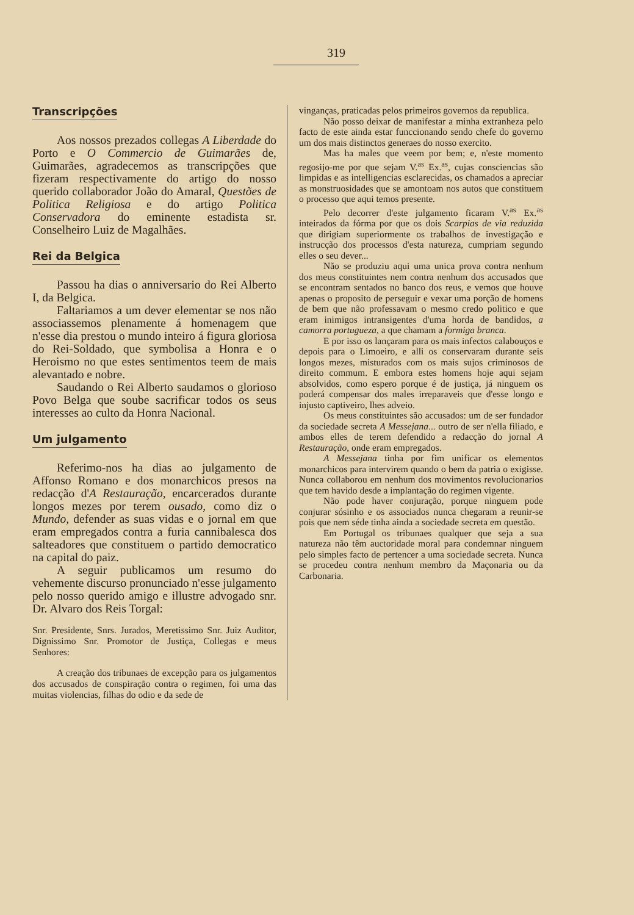319
Transcripções
Aos nossos prezados collegas A Liberdade do Porto e O Commercio de Guimarães de, Guimarães, agradecemos as transcripções que fizeram respectivamente do artigo do nosso querido collaborador João do Amaral, Questões de Politica Religiosa e do artigo Politica Conservadora do eminente estadista sr. Conselheiro Luiz de Magalhães.
Rei da Belgica
Passou ha dias o anniversario do Rei Alberto I, da Belgica.
Faltariamos a um dever elementar se nos não associassemos plenamente á homenagem que n'esse dia prestou o mundo inteiro á figura gloriosa do Rei-Soldado, que symbolisa a Honra e o Heroismo no que estes sentimentos teem de mais alevantado e nobre.
Saudando o Rei Alberto saudamos o glorioso Povo Belga que soube sacrificar todos os seus interesses ao culto da Honra Nacional.
Um julgamento
Referimo-nos ha dias ao julgamento de Affonso Romano e dos monarchicos presos na redacção d'A Restauração, encarcerados durante longos mezes por terem ousado, como diz o Mundo, defender as suas vidas e o jornal em que eram empregados contra a furia cannibalesca dos salteadores que constituem o partido democratico na capital do paiz.
A seguir publicamos um resumo do vehemente discurso pronunciado n'esse julgamento pelo nosso querido amigo e illustre advogado snr. Dr. Alvaro dos Reis Torgal:
Snr. Presidente, Snrs. Jurados, Meretissimo Snr. Juiz Auditor, Dignissimo Snr. Promotor de Justiça, Collegas e meus Senhores:
A creação dos tribunaes de excepção para os julgamentos dos accusados de conspiração contra o regimen, foi uma das muitas violencias, filhas do odio e da sede de
vinganças, praticadas pelos primeiros governos da republica.
Não posso deixar de manifestar a minha extranheza pelo facto de este ainda estar funccionando sendo chefe do governo um dos mais distinctos generaes do nosso exercito.
Mas ha males que veem por bem; e, n'este momento regosijo-me por que sejam V.<sup>as</sup> Ex.<sup>as</sup>, cujas consciencias são limpidas e as intelligencias esclarecidas, os chamados a apreciar as monstruosidades que se amontoam nos autos que constituem o processo que aqui temos presente.
Pelo decorrer d'este julgamento ficaram V.<sup>as</sup> Ex.<sup>as</sup> inteirados da fórma por que os dois Scarpias de via reduzida que dirigiam superiormente os trabalhos de investigação e instrucção dos processos d'esta natureza, cumpriam segundo elles o seu dever...
Não se produziu aqui uma unica prova contra nenhum dos meus constituintes nem contra nenhum dos accusados que se encontram sentados no banco dos reus, e vemos que houve apenas o proposito de perseguir e vexar uma porção de homens de bem que não professavam o mesmo credo politico e que eram inimigos intransigentes d'uma horda de bandidos, a camorra portugueza, a que chamam a formiga branca.
E por isso os lançaram para os mais infectos calabouços e depois para o Limoeiro, e alli os conservaram durante seis longos mezes, misturados com os mais sujos criminosos de direito commum. E embora estes homens hoje aqui sejam absolvidos, como espero porque é de justiça, já ninguem os poderá compensar dos males irreparaveis que d'esse longo e injusto captiveiro, lhes adveio.
Os meus constituintes são accusados: um de ser fundador da sociedade secreta A Messejana... outro de ser n'ella filiado, e ambos elles de terem defendido a redacção do jornal A Restauração, onde eram empregados.
A Messejana tinha por fim unificar os elementos monarchicos para intervirem quando o bem da patria o exigisse. Nunca collaborou em nenhum dos movimentos revolucionarios que tem havido desde a implantação do regimen vigente.
Não pode haver conjuração, porque ninguem pode conjurar sósinho e os associados nunca chegaram a reunir-se pois que nem séde tinha ainda a sociedade secreta em questão.
Em Portugal os tribunaes qualquer que seja a sua natureza não têm auctoridade moral para condemnar ninguem pelo simples facto de pertencer a uma sociedade secreta. Nunca se procedeu contra nenhum membro da Maçonaria ou da Carbonaria.